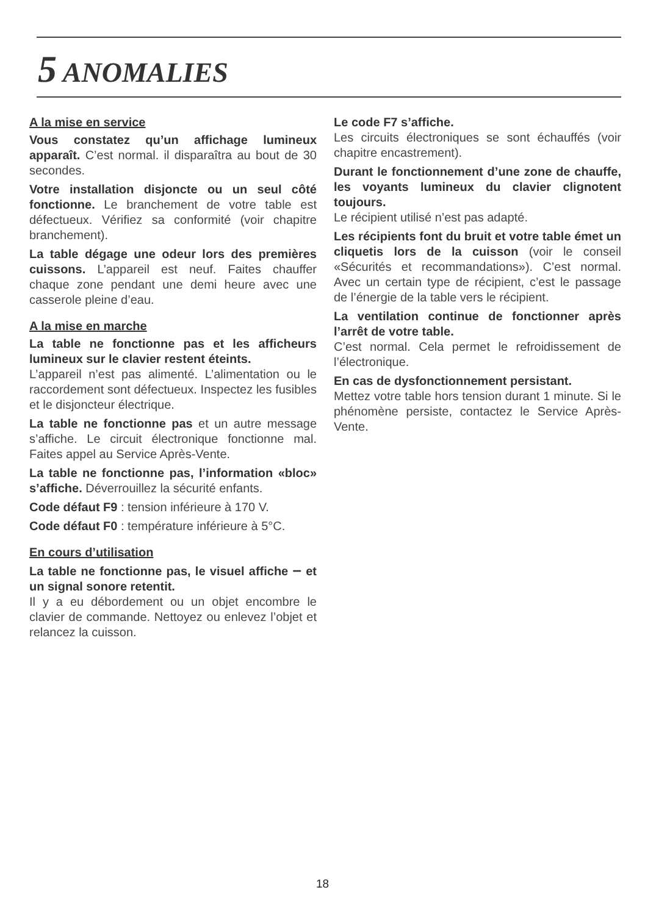5 ANOMALIES
A la mise en service
Vous constatez qu’un affichage lumineux apparaît. C’est normal. il disparaîtra au bout de 30 secondes.
Votre installation disjoncte ou un seul côté fonctionne. Le branchement de votre table est défectueux. Vérifiez sa conformité (voir chapitre branchement).
La table dégage une odeur lors des premières cuissons. L’appareil est neuf. Faites chauffer chaque zone pendant une demi heure avec une casserole pleine d’eau.
A la mise en marche
La table ne fonctionne pas et les afficheurs lumineux sur le clavier restent éteints.
L’appareil n’est pas alimenté. L’alimentation ou le raccordement sont défectueux. Inspectez les fusibles et le disjoncteur électrique.
La table ne fonctionne pas et un autre message s’affiche. Le circuit électronique fonctionne mal. Faites appel au Service Après-Vente.
La table ne fonctionne pas, l’information «bloc» s’affiche. Déverrouillez la sécurité enfants.
Code défaut F9 : tension inférieure à 170 V.
Code défaut F0 : température inférieure à 5°C.
En cours d’utilisation
La table ne fonctionne pas, le visuel affiche – et un signal sonore retentit.
Il y a eu débordement ou un objet encombre le clavier de commande. Nettoyez ou enlevez l’objet et relancez la cuisson.
Le code F7 s’affiche.
Les circuits électroniques se sont échauffés (voir chapitre encastrement).
Durant le fonctionnement d’une zone de chauffe, les voyants lumineux du clavier clignotent toujours.
Le récipient utilisé n’est pas adapté.
Les récipients font du bruit et votre table émet un cliquetis lors de la cuisson (voir le conseil «Sécurités et recommandations»). C’est normal. Avec un certain type de récipient, c’est le passage de l’énergie de la table vers le récipient.
La ventilation continue de fonctionner après l’arrêt de votre table.
C’est normal. Cela permet le refroidissement de l’électronique.
En cas de dysfonctionnement persistant.
Mettez votre table hors tension durant 1 minute. Si le phénomène persiste, contactez le Service Après-Vente.
18